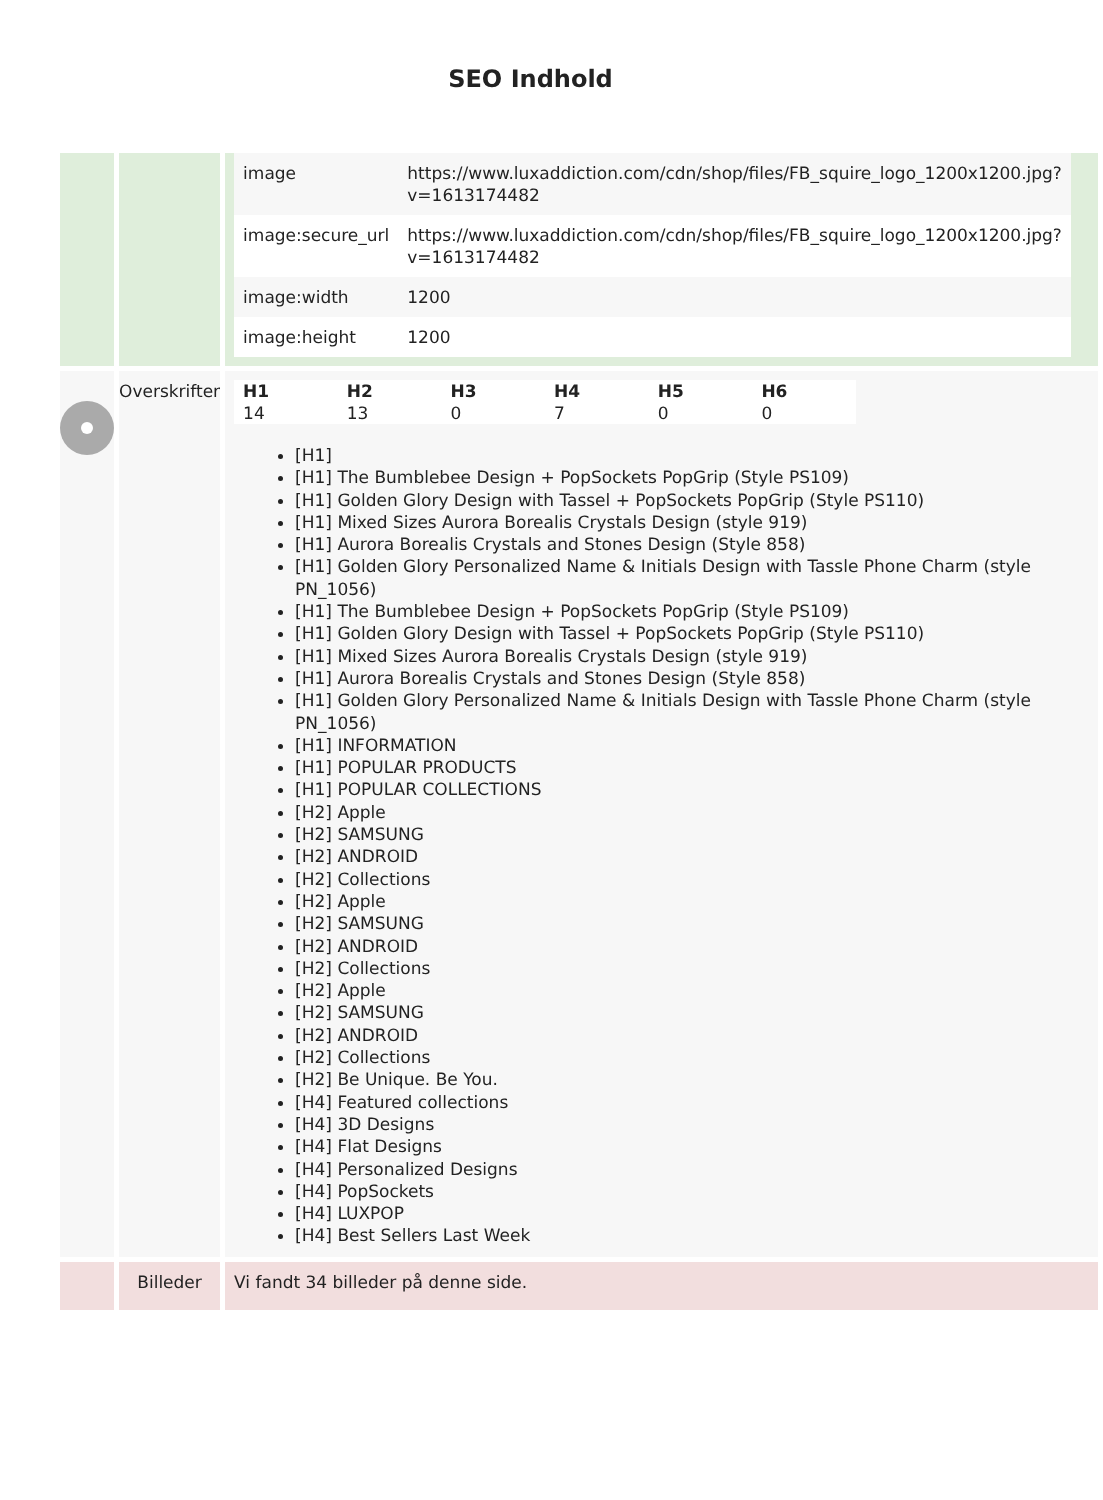SEO Indhold
| | | / image / https://www.luxaddiction.com/cdn/shop/files/FB_squire_logo_1200x1200.jpg?v=1613174482 / / image:secure_url / https://www.luxaddiction.com/cdn/shop/files/FB_squire_logo_1200x1200.jpg?v=1613174482 / / image:width / 1200 / / image:height / 1200 / |
| | Overskrifter | / H1 / H2 / H3 / H4 / H5 / H6 / / --- / --- / --- / --- / --- / --- / / 14 / 13 / 0 / 7 / 0 / 0 / [H1] [H1] The Bumblebee Design + PopSockets PopGrip (Style PS109) [H1] Golden Glory Design with Tassel + PopSockets PopGrip (Style PS110) [H1] Mixed Sizes Aurora Borealis Crystals Design (style 919) [H1] Aurora Borealis Crystals and Stones Design (Style 858) [H1] Golden Glory Personalized Name & Initials Design with Tassle Phone Charm (style PN_1056) [H1] The Bumblebee Design + PopSockets PopGrip (Style PS109) [H1] Golden Glory Design with Tassel + PopSockets PopGrip (Style PS110) [H1] Mixed Sizes Aurora Borealis Crystals Design (style 919) [H1] Aurora Borealis Crystals and Stones Design (Style 858) [H1] Golden Glory Personalized Name & Initials Design with Tassle Phone Charm (style PN_1056) [H1] INFORMATION [H1] POPULAR PRODUCTS [H1] POPULAR COLLECTIONS [H2] Apple [H2] SAMSUNG [H2] ANDROID [H2] Collections [H2] Apple [H2] SAMSUNG [H2] ANDROID [H2] Collections [H2] Apple [H2] SAMSUNG [H2] ANDROID [H2] Collections [H2] Be Unique. Be You. [H4] Featured collections [H4] 3D Designs [H4] Flat Designs [H4] Personalized Designs [H4] PopSockets [H4] LUXPOP [H4] Best Sellers Last Week |
| | Billeder | Vi fandt 34 billeder på denne side. |